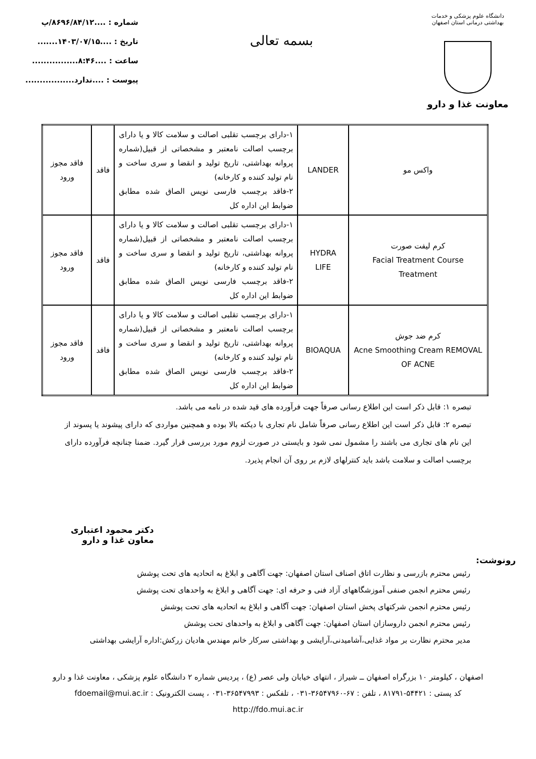دانشگاه علوم پزشکی و خدمات بهداشتی درمانی استان اصفهان
معاونت غذا و دارو
بسمه تعالی
شماره : ....۸۶۹۶/۸۴/۱۲/پ
تاریخ : ....۱۴۰۳/۰۷/۱۵.......
ساعت : ....۸:۴۶................
پیوست : ....ندارد.................
| واکس مو | LANDER | ۱-دارای برچسب تقلبی اصالت و سلامت کالا و یا دارای برچسب اصالت نامعتبر و مشخصاتی از قبیل(شماره پروانه بهداشتی، تاریخ تولید و انقضا و سری ساخت و نام تولید کننده و کارخانه) ۲-فاقد برچسب فارسی نویس الصاق شده مطابق ضوابط این اداره کل | فاقد | فاقد مجوز ورود |
| کرم لیفت صورت Facial Treatment Course Treatment | HYDRA LIFE | ۱-دارای برچسب تقلبی اصالت و سلامت کالا و یا دارای برچسب اصالت نامعتبر و مشخصاتی از قبیل(شماره پروانه بهداشتی، تاریخ تولید و انقضا و سری ساخت و نام تولید کننده و کارخانه) ۲-فاقد برچسب فارسی نویس الصاق شده مطابق ضوابط این اداره کل | فاقد | فاقد مجوز ورود |
| کرم ضد جوش Acne Smoothing Cream REMOVAL OF ACNE | BIOAQUA | ۱-دارای برچسب تقلبی اصالت و سلامت کالا و یا دارای برچسب اصالت نامعتبر و مشخصاتی از قبیل(شماره پروانه بهداشتی، تاریخ تولید و انقضا و سری ساخت و نام تولید کننده و کارخانه) ۲-فاقد برچسب فارسی نویس الصاق شده مطابق ضوابط این اداره کل | فاقد | فاقد مجوز ورود |
تبصره ۱: قابل ذکر است این اطلاع رسانی صرفاً جهت فرآورده های قید شده در نامه می باشد.
تبصره ۲: قابل ذکر است این اطلاع رسانی صرفاً شامل نام تجاری با دیکته بالا بوده و همچنین مواردی که دارای پیشوند یا پسوند از این نام های تجاری می باشند را مشمول نمی شود و بایستی در صورت لزوم مورد بررسی قرار گیرد. ضمنا چنانچه فرآورده دارای برچسب اصالت و سلامت باشد باید کنترلهای لازم بر روی آن انجام پذیرد.
رونوشت:
دکتر محمود اعتباری
معاون غذا و دارو
رئیس محترم بازرسی و نظارت اتاق اصناف استان اصفهان: جهت آگاهی و ابلاغ به اتحادیه های تحت پوشش
رئیس محترم انجمن صنفی آموزشگاههای آزاد فنی و حرفه ای: جهت آگاهی و ابلاغ به واحدهای تحت پوشش
رئیس محترم انجمن شرکتهای پخش استان اصفهان: جهت آگاهی و ابلاغ به اتحادیه های تحت پوشش
رئیس محترم انجمن داروسازان استان اصفهان: جهت آگاهی و ابلاغ به واحدهای تحت پوشش
مدیر محترم نظارت بر مواد غذایی،آشامیدنی،آرایشی و بهداشتی سرکار خانم مهندس هادیان زرکش:اداره آرایشی بهداشتی
اصفهان ، کیلومتر ۱۰ بزرگراه اصفهان ــ شیراز ، انتهای خیابان ولی عصر (ع) ، پردیس شماره ۲ دانشگاه علوم پزشکی ، معاونت غذا و دارو
کد پستی : ۵۴۴۲۱-۸۱۷۹۱ ، تلفن : ۶۷-۳۶۵۴۷۹۶۰-۰۳۱ ، تلفکس : ۳۶۵۴۷۹۹۳-۰۳۱ ، پست الکترونیک : fdoemail@mui.ac.ir
http://fdo.mui.ac.ir